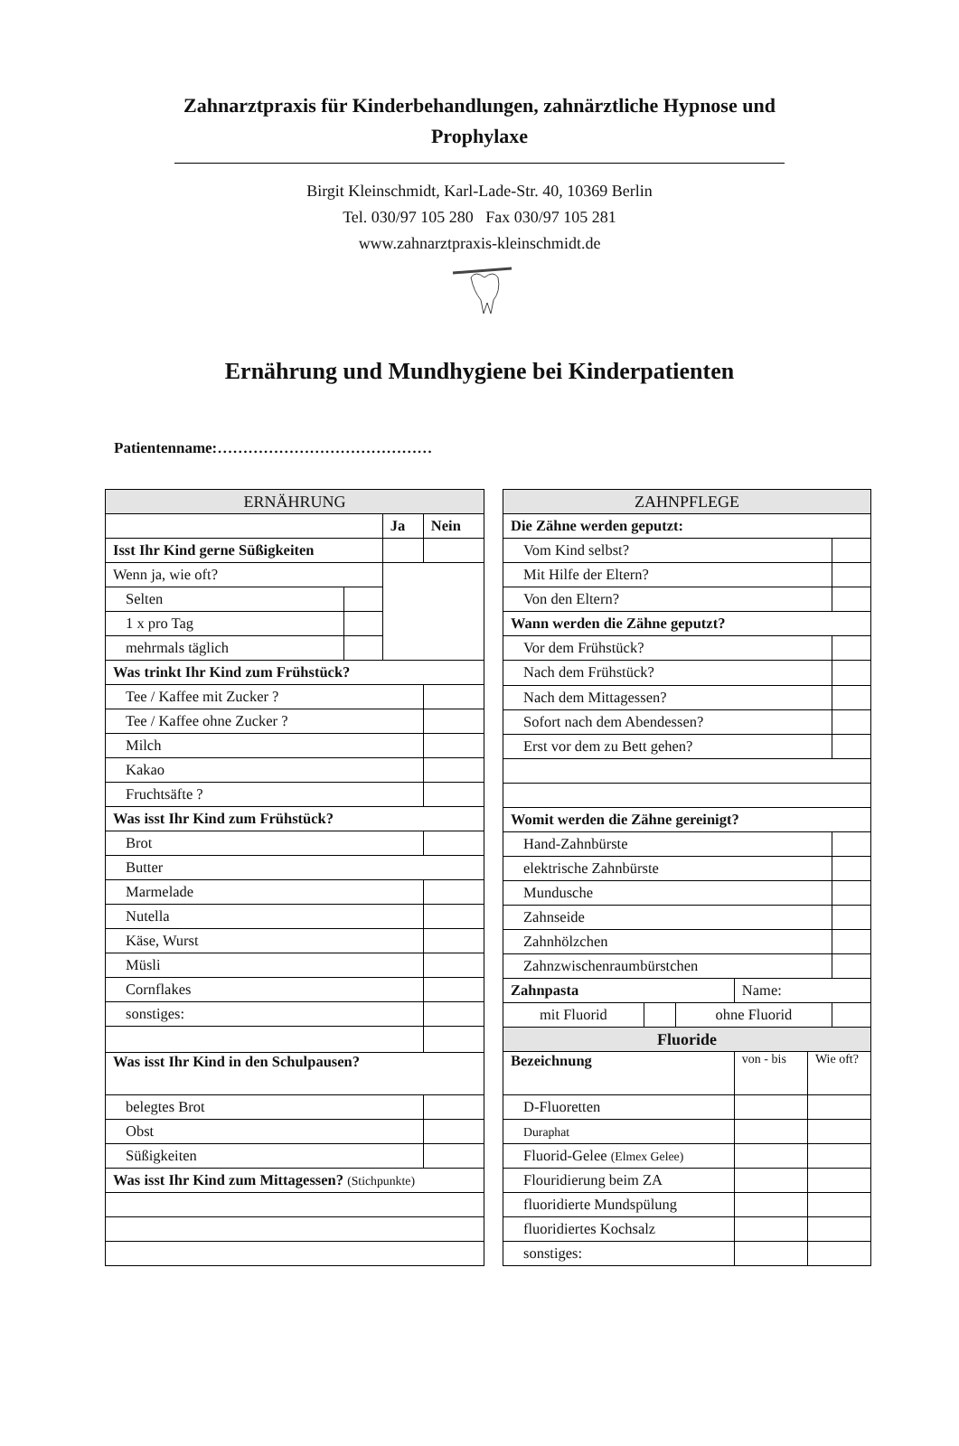Zahnarztpraxis für Kinderbehandlungen, zahnärztliche Hypnose und Prophylaxe
Birgit Kleinschmidt, Karl-Lade-Str. 40, 10369 Berlin
Tel. 030/97 105 280 Fax 030/97 105 281
www.zahnarztpraxis-kleinschmidt.de
Ernährung und Mundhygiene bei Kinderpatienten
Patientenname:……………………………………
| ERNÄHRUNG | | | |
| --- | --- | --- | --- |
| | | Ja | Nein |
| Isst Ihr Kind gerne Süßigkeiten | | | |
| Wenn ja, wie oft? | | | |
| Selten | | | |
| 1 x pro Tag | | | |
| mehrmals täglich | | | |
| Was trinkt Ihr Kind zum Frühstück? | | | |
| Tee / Kaffee mit Zucker ? | | | |
| Tee / Kaffee ohne Zucker ? | | | |
| Milch | | | |
| Kakao | | | |
| Fruchtsäfte ? | | | |
| Was isst Ihr Kind zum Frühstück? | | | |
| Brot | | | |
| Butter | | | |
| Marmelade | | | |
| Nutella | | | |
| Käse, Wurst | | | |
| Müsli | | | |
| Cornflakes | | | |
| sonstiges: | | | |
| Was isst Ihr Kind in den Schulpausen? | | | |
| belegtes Brot | | | |
| Obst | | | |
| Süßigkeiten | | | |
| Was isst Ihr Kind zum Mittagessen? (Stichpunkte) | | | |
| ZAHNPFLEGE | | | | |
| --- | --- | --- | --- | --- |
| Die Zähne werden geputzt: | | | | |
| Vom Kind selbst? | | | | |
| Mit Hilfe der Eltern? | | | | |
| Von den Eltern? | | | | |
| Wann werden die Zähne geputzt? | | | | |
| Vor dem Frühstück? | | | | |
| Nach dem Frühstück? | | | | |
| Nach dem Mittagessen? | | | | |
| Sofort nach dem Abendessen? | | | | |
| Erst vor dem zu Bett gehen? | | | | |
| Womit werden die Zähne gereinigt? | | | | |
| Hand-Zahnbürste | | | | |
| elektrische Zahnbürste | | | | |
| Mundusche | | | | |
| Zahnseide | | | | |
| Zahnhölzchen | | | | |
| Zahnzwischenraumbürstchen | | | | |
| Zahnpasta | Name: | | | |
| / mit Fluorid / / ohne Fluorid / / | | | | |
| Fluoride | | | | |
| Bezeichnung | | von - bis | Wie oft? | |
| D-Fluoretten | | | | |
| Duraphat | | | | |
| Fluorid-Gelee (Elmex Gelee) | | | | |
| Flouridierung beim ZA | | | | |
| fluoridierte Mundspülung | | | | |
| fluoridiertes Kochsalz | | | | |
| sonstiges: | | | | |